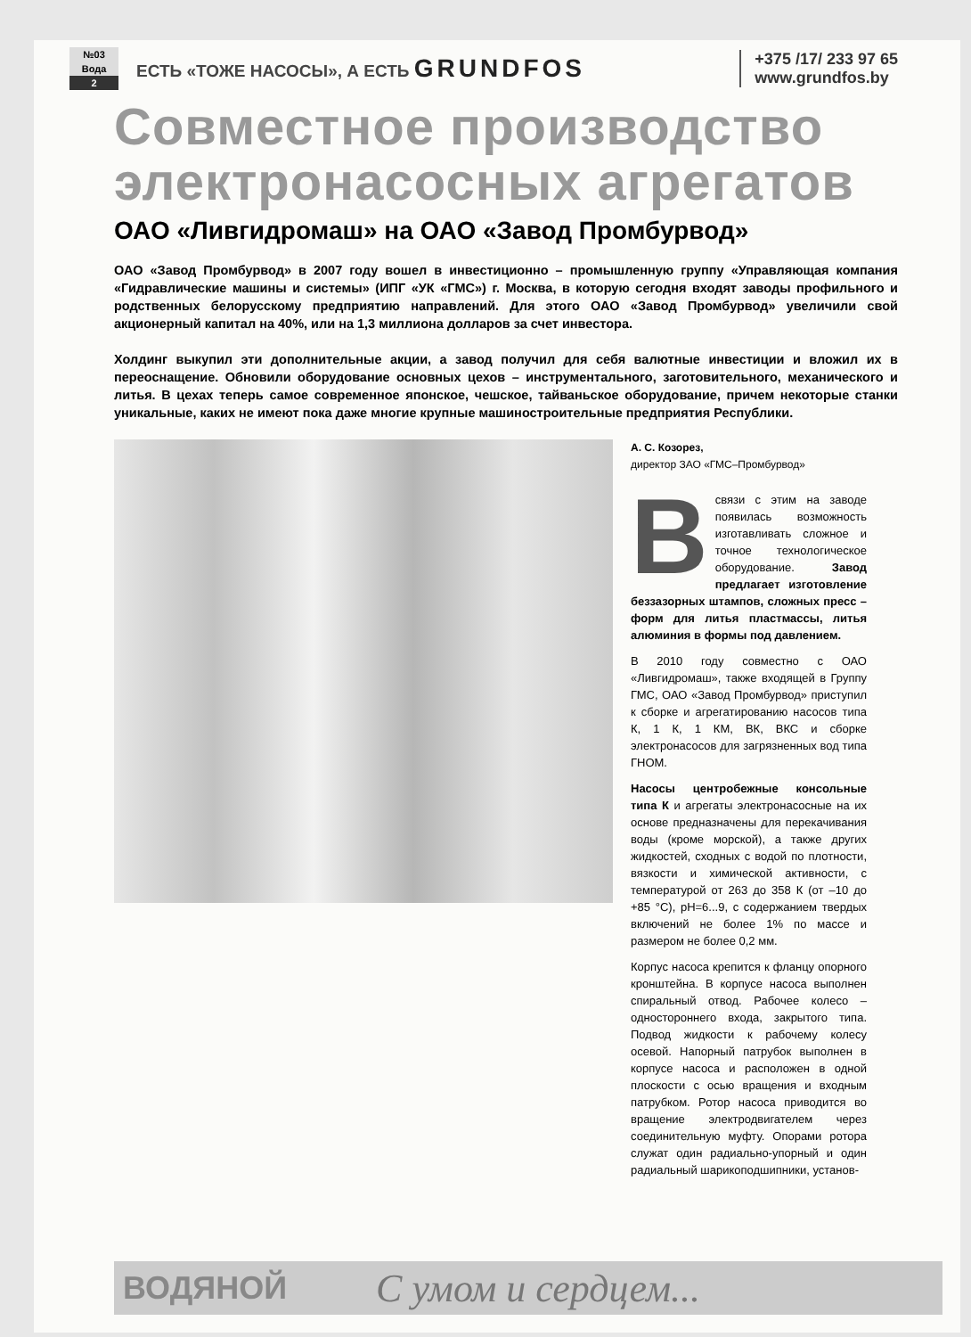№03
Вода
2
ЕСТЬ «ТОЖЕ НАСОСЫ», А ЕСТЬ GRUNDFOS
+375 /17/ 233 97 65
www.grundfos.by
Совместное производство электронасосных агрегатов
ОАО «Ливгидромаш» на ОАО «Завод Промбурвод»
ОАО «Завод Промбурвод» в 2007 году вошел в инвестиционно – промышленную группу «Управляющая компания «Гидравлические машины и системы» (ИПГ «УК «ГМС») г. Москва, в которую сегодня входят заводы профильного и родственных белорусскому предприятию направлений. Для этого ОАО «Завод Промбурвод» увеличили свой акционерный капитал на 40%, или на 1,3 миллиона долларов за счет инвестора.
Холдинг выкупил эти дополнительные акции, а завод получил для себя валютные инвестиции и вложил их в переоснащение. Обновили оборудование основных цехов – инструментального, заготовительного, механического и литья. В цехах теперь самое современное японское, чешское, тайваньское оборудование, причем некоторые станки уникальные, каких не имеют пока даже многие крупные машиностроительные предприятия Республики.
А. С. Козорез,
директор ЗАО «ГМС–Промбурвод»
Всвязи с этим на заводе появилась возможность изготавливать сложное и точное технологическое оборудование. Завод предлагает изготовление беззазорных штампов, сложных пресс – форм для литья пластмассы, литья алюминия в формы под давлением.
В 2010 году совместно с ОАО «Ливгидромаш», также входящей в Группу ГМС, ОАО «Завод Промбурвод» приступил к сборке и агрегатированию насосов типа К, 1 К, 1 КМ, ВК, ВКС и сборке электронасосов для загрязненных вод типа ГНОМ.
Насосы центробежные консольные типа К и агрегаты электронасосные на их основе предназначены для перекачивания воды (кроме морской), а также других жидкостей, сходных с водой по плотности, вязкости и химической активности, с температурой от 263 до 358 К (от –10 до +85 °С), pH=6...9, с содержанием твердых включений не более 1% по массе и размером не более 0,2 мм.
Корпус насоса крепится к фланцу опорного кронштейна. В корпусе насоса выполнен спиральный отвод. Рабочее колесо – одностороннего входа, закрытого типа. Подвод жидкости к рабочему колесу осевой. Напорный патрубок выполнен в корпусе насоса и расположен в одной плоскости с осью вращения и входным патрубком. Ротор насоса приводится во вращение электродвигателем через соединительную муфту. Опорами ротора служат один радиально-упорный и один радиальный шарикоподшипники, установ-
ВОДЯНОЙ С умом и сердцем...